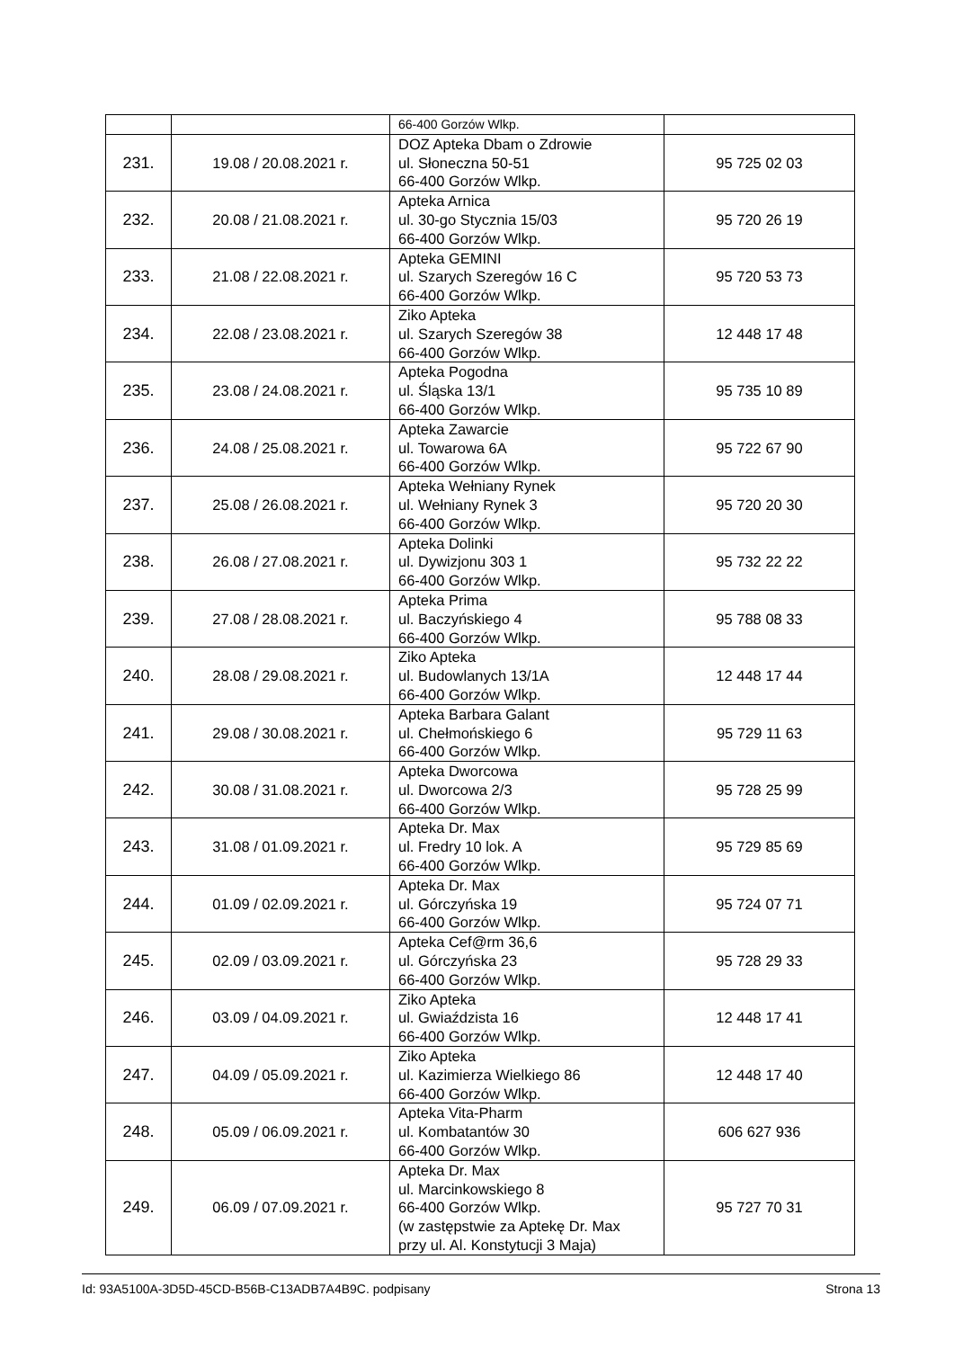| | | 66-400 Gorzów Wlkp. | |
| 231. | 19.08 / 20.08.2021 r. | DOZ Apteka Dbam o Zdrowie ul. Słoneczna 50-51 66-400 Gorzów Wlkp. | 95 725 02 03 |
| 232. | 20.08 / 21.08.2021 r. | Apteka Arnica ul. 30-go Stycznia 15/03 66-400 Gorzów Wlkp. | 95 720 26 19 |
| 233. | 21.08 / 22.08.2021 r. | Apteka GEMINI ul. Szarych Szeregów 16 C 66-400 Gorzów Wlkp. | 95 720 53 73 |
| 234. | 22.08 / 23.08.2021 r. | Ziko Apteka ul. Szarych Szeregów 38 66-400 Gorzów Wlkp. | 12 448 17 48 |
| 235. | 23.08 / 24.08.2021 r. | Apteka Pogodna ul. Śląska 13/1 66-400 Gorzów Wlkp. | 95 735 10 89 |
| 236. | 24.08 / 25.08.2021 r. | Apteka Zawarcie ul. Towarowa 6A 66-400 Gorzów Wlkp. | 95 722 67 90 |
| 237. | 25.08 / 26.08.2021 r. | Apteka Wełniany Rynek ul. Wełniany Rynek 3 66-400 Gorzów Wlkp. | 95 720 20 30 |
| 238. | 26.08 / 27.08.2021 r. | Apteka Dolinki ul. Dywizjonu 303 1 66-400 Gorzów Wlkp. | 95 732 22 22 |
| 239. | 27.08 / 28.08.2021 r. | Apteka Prima ul. Baczyńskiego 4 66-400 Gorzów Wlkp. | 95 788 08 33 |
| 240. | 28.08 / 29.08.2021 r. | Ziko Apteka ul. Budowlanych 13/1A 66-400 Gorzów Wlkp. | 12 448 17 44 |
| 241. | 29.08 / 30.08.2021 r. | Apteka Barbara Galant ul. Chełmońskiego 6 66-400 Gorzów Wlkp. | 95 729 11 63 |
| 242. | 30.08 / 31.08.2021 r. | Apteka Dworcowa ul. Dworcowa 2/3 66-400 Gorzów Wlkp. | 95 728 25 99 |
| 243. | 31.08 / 01.09.2021 r. | Apteka Dr. Max ul. Fredry 10 lok. A 66-400 Gorzów Wlkp. | 95 729 85 69 |
| 244. | 01.09 / 02.09.2021 r. | Apteka Dr. Max ul. Górczyńska 19 66-400 Gorzów Wlkp. | 95 724 07 71 |
| 245. | 02.09 / 03.09.2021 r. | Apteka Cef@rm 36,6 ul. Górczyńska 23 66-400 Gorzów Wlkp. | 95 728 29 33 |
| 246. | 03.09 / 04.09.2021 r. | Ziko Apteka ul. Gwiaździsta 16 66-400 Gorzów Wlkp. | 12 448 17 41 |
| 247. | 04.09 / 05.09.2021 r. | Ziko Apteka ul. Kazimierza Wielkiego 86 66-400 Gorzów Wlkp. | 12 448 17 40 |
| 248. | 05.09 / 06.09.2021 r. | Apteka Vita-Pharm ul. Kombatantów 30 66-400 Gorzów Wlkp. | 606 627 936 |
| 249. | 06.09 / 07.09.2021 r. | Apteka Dr. Max ul. Marcinkowskiego 8 66-400 Gorzów Wlkp. (w zastępstwie za Aptekę Dr. Max przy ul. Al. Konstytucji 3 Maja) | 95 727 70 31 |
Id: 93A5100A-3D5D-45CD-B56B-C13ADB7A4B9C. podpisany Strona 13